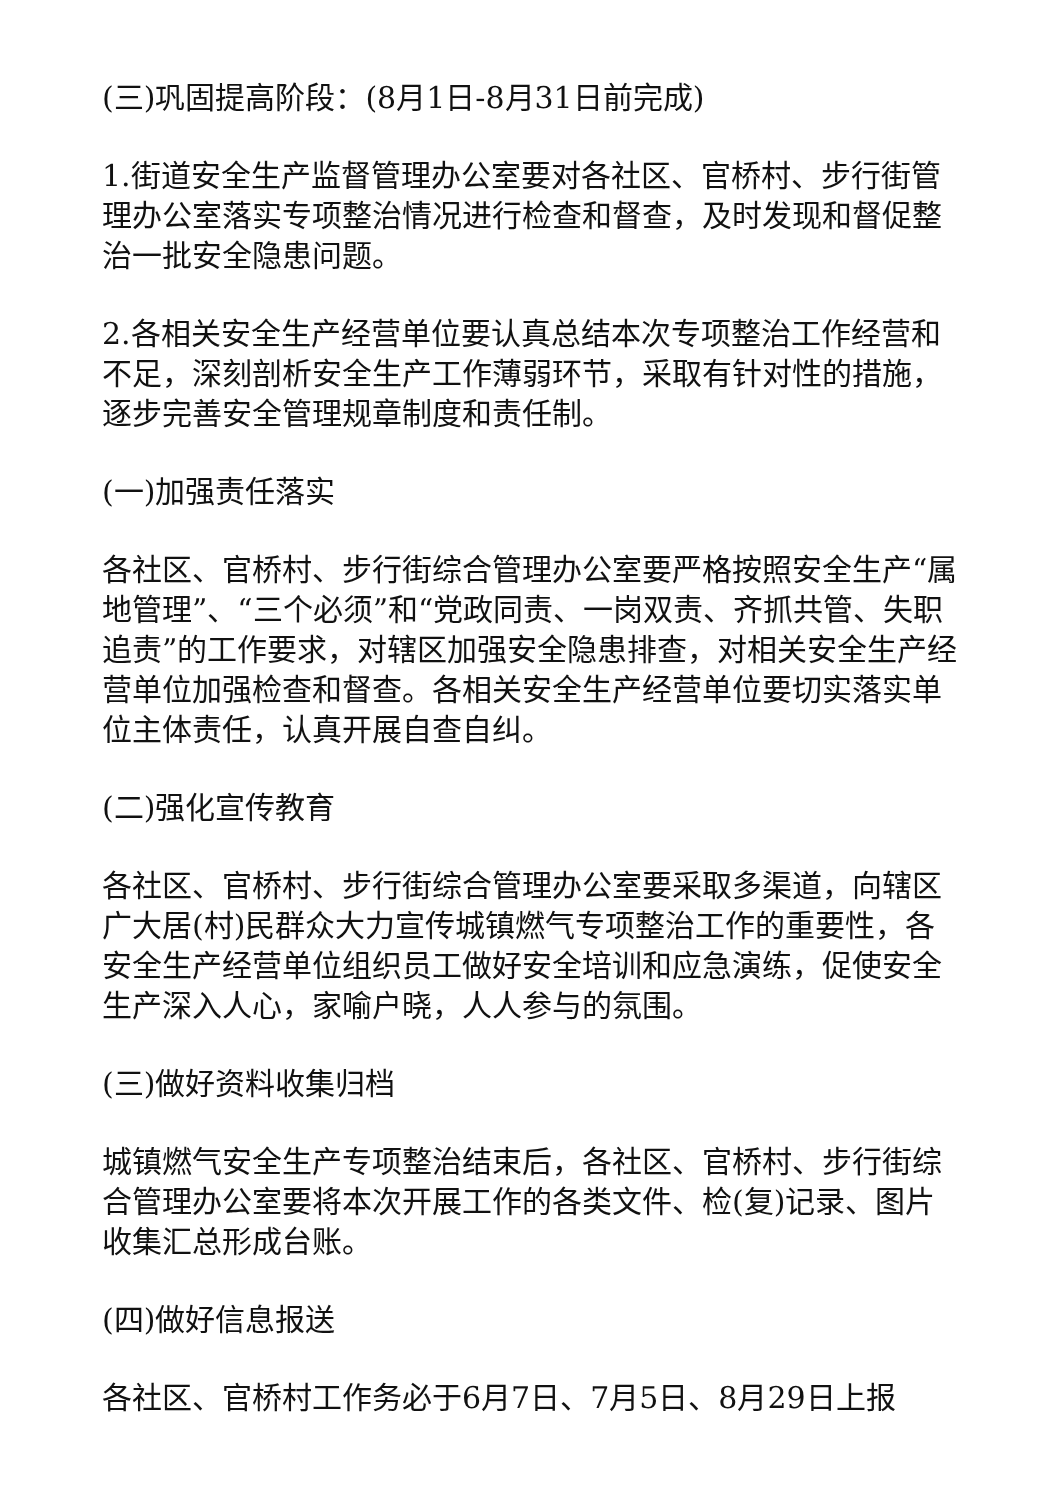(三)巩固提高阶段：(8月1日-8月31日前完成)
1.街道安全生产监督管理办公室要对各社区、官桥村、步行街管理办公室落实专项整治情况进行检查和督查，及时发现和督促整治一批安全隐患问题。
2.各相关安全生产经营单位要认真总结本次专项整治工作经营和不足，深刻剖析安全生产工作薄弱环节，采取有针对性的措施，逐步完善安全管理规章制度和责任制。
(一)加强责任落实
各社区、官桥村、步行街综合管理办公室要严格按照安全生产“属地管理”、“三个必须”和“党政同责、一岗双责、齐抓共管、失职追责”的工作要求，对辖区加强安全隐患排查，对相关安全生产经营单位加强检查和督查。各相关安全生产经营单位要切实落实单位主体责任，认真开展自查自纠。
(二)强化宣传教育
各社区、官桥村、步行街综合管理办公室要采取多渠道，向辖区广大居(村)民群众大力宣传城镇燃气专项整治工作的重要性，各安全生产经营单位组织员工做好安全培训和应急演练，促使安全生产深入人心，家喻户晓，人人参与的氛围。
(三)做好资料收集归档
城镇燃气安全生产专项整治结束后，各社区、官桥村、步行街综合管理办公室要将本次开展工作的各类文件、检(复)记录、图片收集汇总形成台账。
(四)做好信息报送
各社区、官桥村工作务必于6月7日、7月5日、8月29日上报